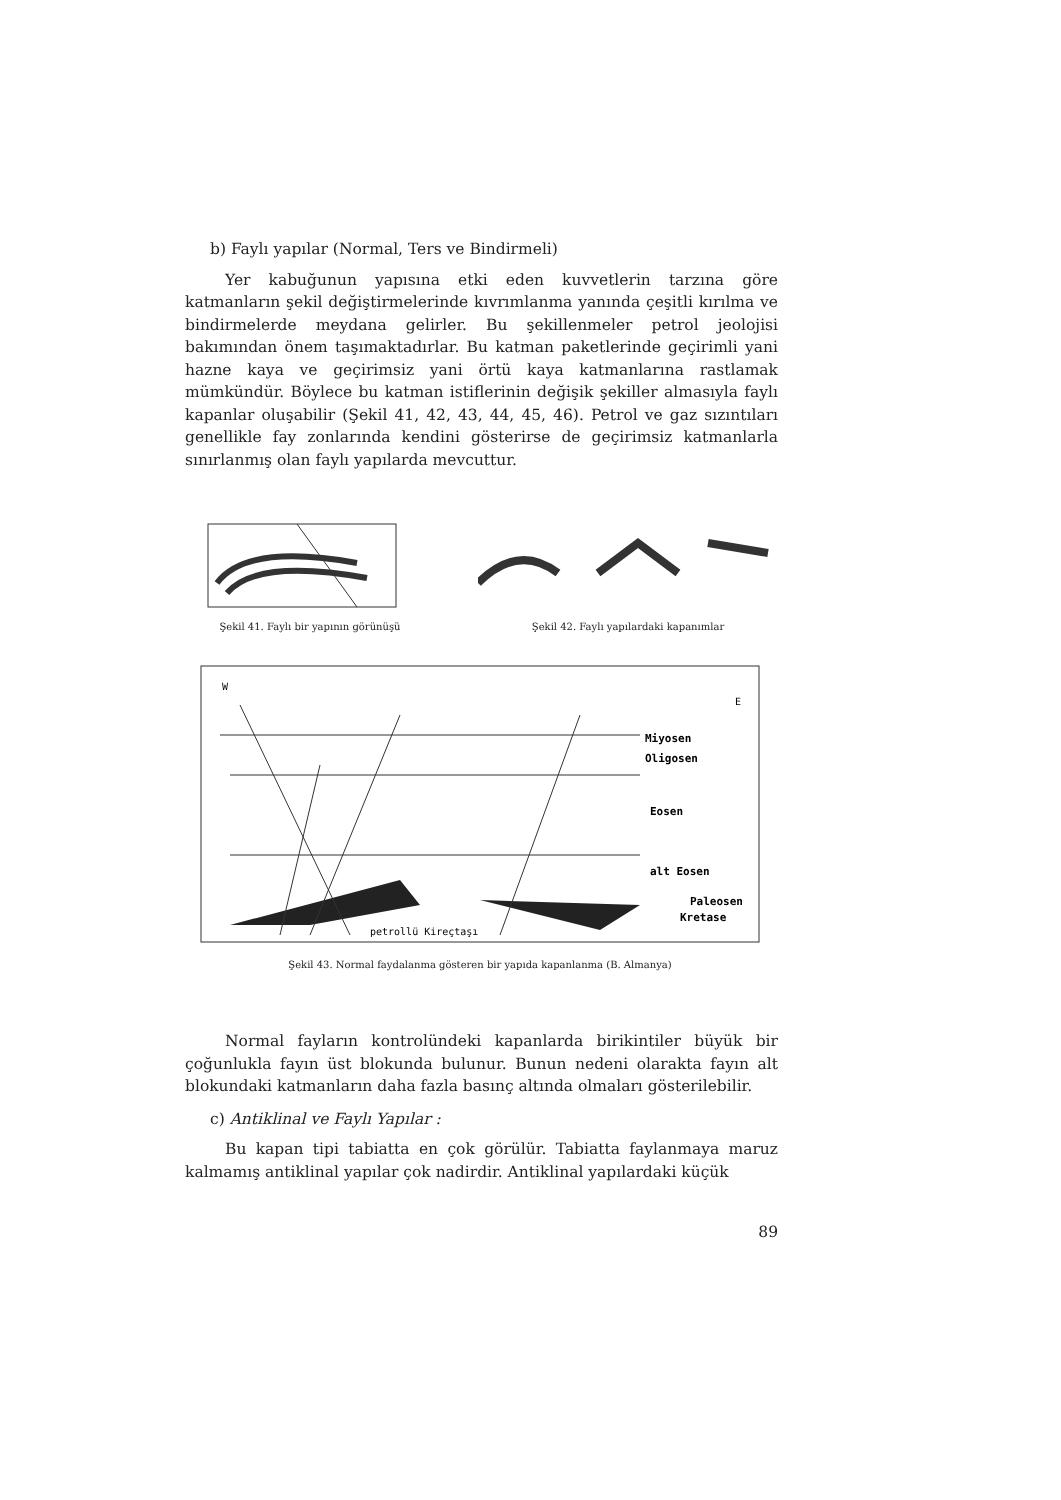b) Faylı yapılar (Normal, Ters ve Bindirmeli)
Yer kabuğunun yapısına etki eden kuvvetlerin tarzına göre katmanların şekil değiştirmelerinde kıvrımlanma yanında çeşitli kırılma ve bindirmelerde meydana gelirler. Bu şekillenmeler petrol jeolojisi bakımından önem taşımaktadırlar. Bu katman paketlerinde geçirimli yani hazne kaya ve geçirimsiz yani örtü kaya katmanlarına rastlamak mümkündür. Böylece bu katman istiflerinin değişik şekiller almasıyla faylı kapanlar oluşabilir (Şekil 41, 42, 43, 44, 45, 46). Petrol ve gaz sızıntıları genellikle fay zonlarında kendini gösterirse de geçirimsiz katmanlarla sınırlanmış olan faylı yapılarda mevcuttur.
Şekil 41. Faylı bir yapının görünüşü
Şekil 42. Faylı yapılardaki kapanımlar
W
E
Miyosen
Oligosen
Eosen
alt Eosen
Paleosen
Kretase
petrollü Kireçtaşı
Şekil 43. Normal faydalanma gösteren bir yapıda kapanlanma (B. Almanya)
Normal fayların kontrolündeki kapanlarda birikintiler büyük bir çoğunlukla fayın üst blokunda bulunur. Bunun nedeni olarakta fayın alt blokundaki katmanların daha fazla basınç altında olmaları gösterilebilir.
c) Antiklinal ve Faylı Yapılar :
Bu kapan tipi tabiatta en çok görülür. Tabiatta faylanmaya maruz kalmamış antiklinal yapılar çok nadirdir. Antiklinal yapılardaki küçük
89